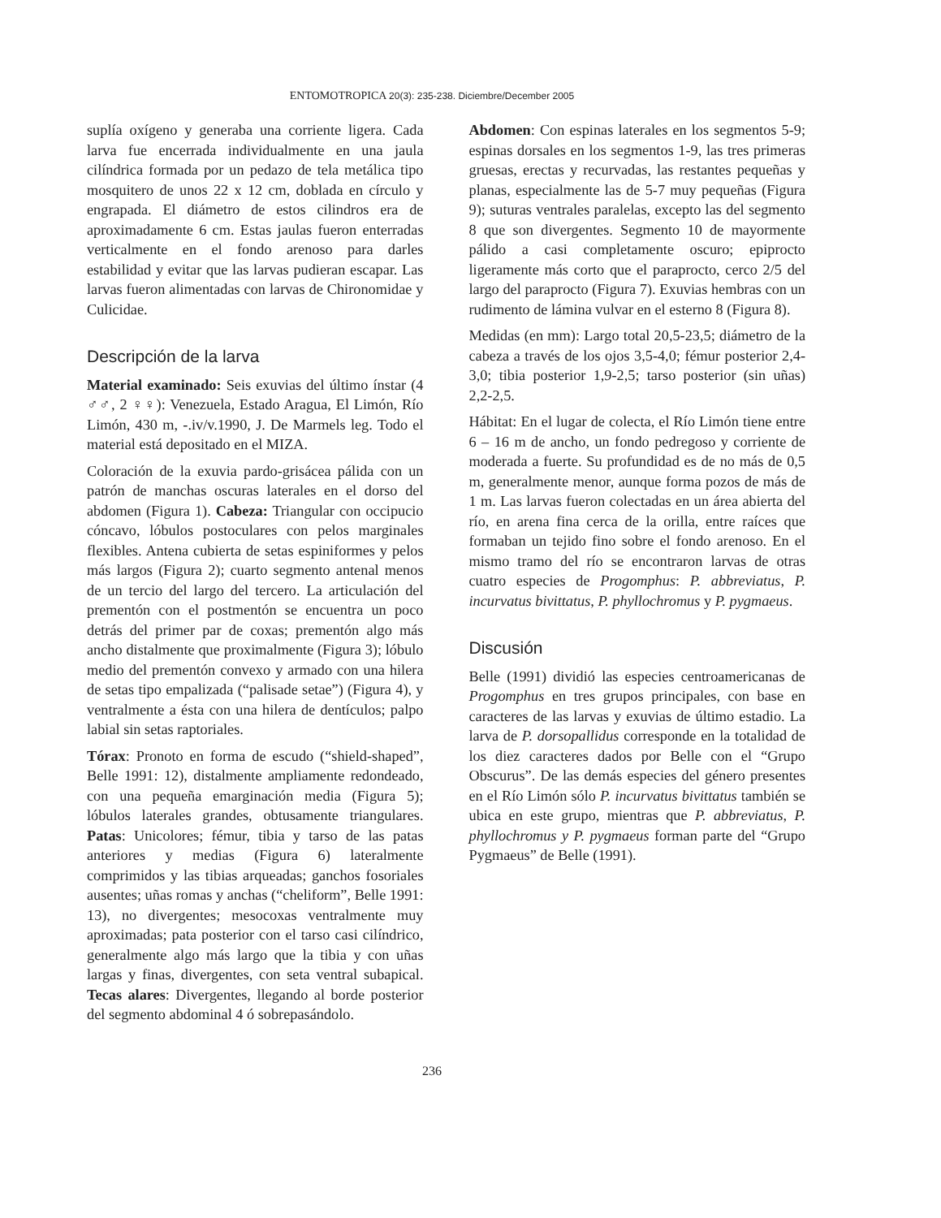ENTOMOTROPICA 20(3): 235-238. Diciembre/December 2005
suplía oxígeno y generaba una corriente ligera. Cada larva fue encerrada individualmente en una jaula cilíndrica formada por un pedazo de tela metálica tipo mosquitero de unos 22 x 12 cm, doblada en círculo y engrapada. El diámetro de estos cilindros era de aproximadamente 6 cm. Estas jaulas fueron enterradas verticalmente en el fondo arenoso para darles estabilidad y evitar que las larvas pudieran escapar. Las larvas fueron alimentadas con larvas de Chironomidae y Culicidae.
Descripción de la larva
Material examinado: Seis exuvias del último ínstar (4 ♂♂, 2 ♀♀): Venezuela, Estado Aragua, El Limón, Río Limón, 430 m, -.iv/v.1990, J. De Marmels leg. Todo el material está depositado en el MIZA.
Coloración de la exuvia pardo-grisácea pálida con un patrón de manchas oscuras laterales en el dorso del abdomen (Figura 1). Cabeza: Triangular con occipucio cóncavo, lóbulos postoculares con pelos marginales flexibles. Antena cubierta de setas espiniformes y pelos más largos (Figura 2); cuarto segmento antenal menos de un tercio del largo del tercero. La articulación del prementón con el postmentón se encuentra un poco detrás del primer par de coxas; prementón algo más ancho distalmente que proximalmente (Figura 3); lóbulo medio del prementón convexo y armado con una hilera de setas tipo empalizada (“palisade setae”) (Figura 4), y ventralmente a ésta con una hilera de dentículos; palpo labial sin setas raptoriales.
Tórax: Pronoto en forma de escudo (“shield-shaped”, Belle 1991: 12), distalmente ampliamente redondeado, con una pequeña emarginación media (Figura 5); lóbulos laterales grandes, obtusamente triangulares. Patas: Unicolores; fémur, tibia y tarso de las patas anteriores y medias (Figura 6) lateralmente comprimidos y las tibias arqueadas; ganchos fosoriales ausentes; uñas romas y anchas (“cheliform”, Belle 1991: 13), no divergentes; mesocoxas ventralmente muy aproximadas; pata posterior con el tarso casi cilíndrico, generalmente algo más largo que la tibia y con uñas largas y finas, divergentes, con seta ventral subapical. Tecas alares: Divergentes, llegando al borde posterior del segmento abdominal 4 ó sobrepasándolo.
Abdomen: Con espinas laterales en los segmentos 5-9; espinas dorsales en los segmentos 1-9, las tres primeras gruesas, erectas y recurvadas, las restantes pequeñas y planas, especialmente las de 5-7 muy pequeñas (Figura 9); suturas ventrales paralelas, excepto las del segmento 8 que son divergentes. Segmento 10 de mayormente pálido a casi completamente oscuro; epiprocto ligeramente más corto que el paraprocto, cerco 2/5 del largo del paraprocto (Figura 7). Exuvias hembras con un rudimento de lámina vulvar en el esterno 8 (Figura 8).
Medidas (en mm): Largo total 20,5-23,5; diámetro de la cabeza a través de los ojos 3,5-4,0; fémur posterior 2,4-3,0; tibia posterior 1,9-2,5; tarso posterior (sin uñas) 2,2-2,5.
Hábitat: En el lugar de colecta, el Río Limón tiene entre 6 – 16 m de ancho, un fondo pedregoso y corriente de moderada a fuerte. Su profundidad es de no más de 0,5 m, generalmente menor, aunque forma pozos de más de 1 m. Las larvas fueron colectadas en un área abierta del río, en arena fina cerca de la orilla, entre raíces que formaban un tejido fino sobre el fondo arenoso. En el mismo tramo del río se encontraron larvas de otras cuatro especies de Progomphus: P. abbreviatus, P. incurvatus bivittatus, P. phyllochromus y P. pygmaeus.
Discusión
Belle (1991) dividió las especies centroamericanas de Progomphus en tres grupos principales, con base en caracteres de las larvas y exuvias de último estadio. La larva de P. dorsopallidus corresponde en la totalidad de los diez caracteres dados por Belle con el “Grupo Obscurus”. De las demás especies del género presentes en el Río Limón sólo P. incurvatus bivittatus también se ubica en este grupo, mientras que P. abbreviatus, P. phyllochromus y P. pygmaeus forman parte del “Grupo Pygmaeus” de Belle (1991).
236